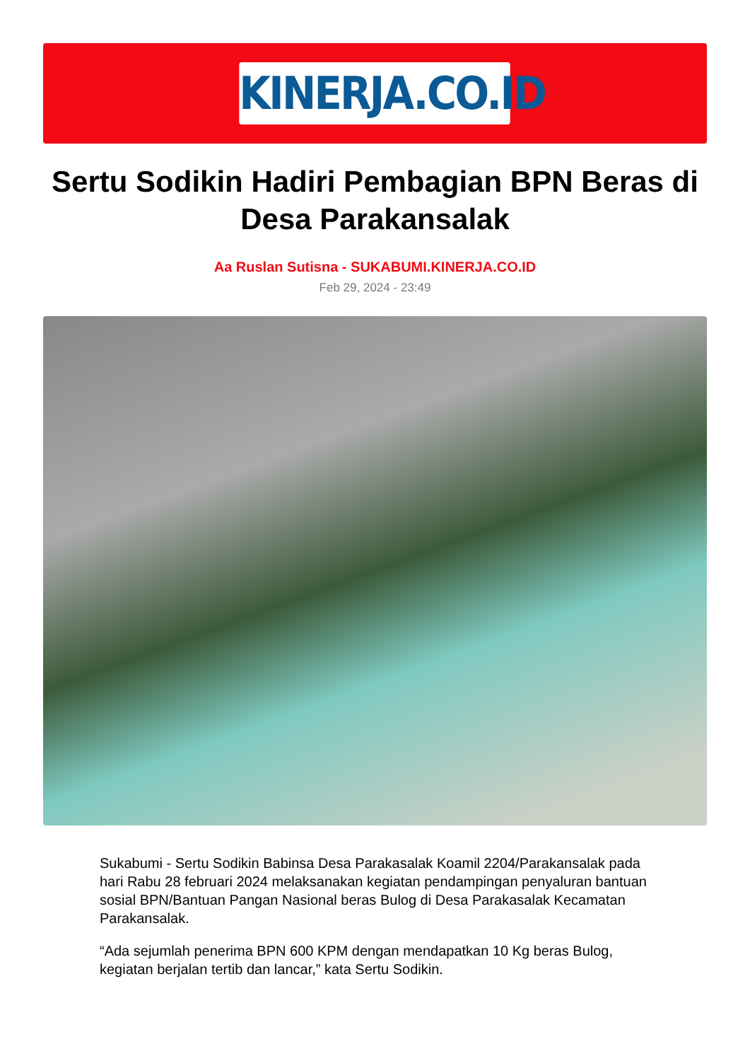KINERJA.CO.ID
Sertu Sodikin Hadiri Pembagian BPN Beras di Desa Parakansalak
Aa Ruslan Sutisna - SUKABUMI.KINERJA.CO.ID
Feb 29, 2024 - 23:49
Sukabumi - Sertu Sodikin Babinsa Desa Parakasalak Koamil 2204/Parakansalak pada hari Rabu 28 februari 2024 melaksanakan kegiatan pendampingan penyaluran bantuan sosial BPN/Bantuan Pangan Nasional beras Bulog di Desa Parakasalak Kecamatan Parakansalak.
“Ada sejumlah penerima BPN 600 KPM dengan mendapatkan 10 Kg beras Bulog, kegiatan berjalan tertib dan lancar,” kata Sertu Sodikin.